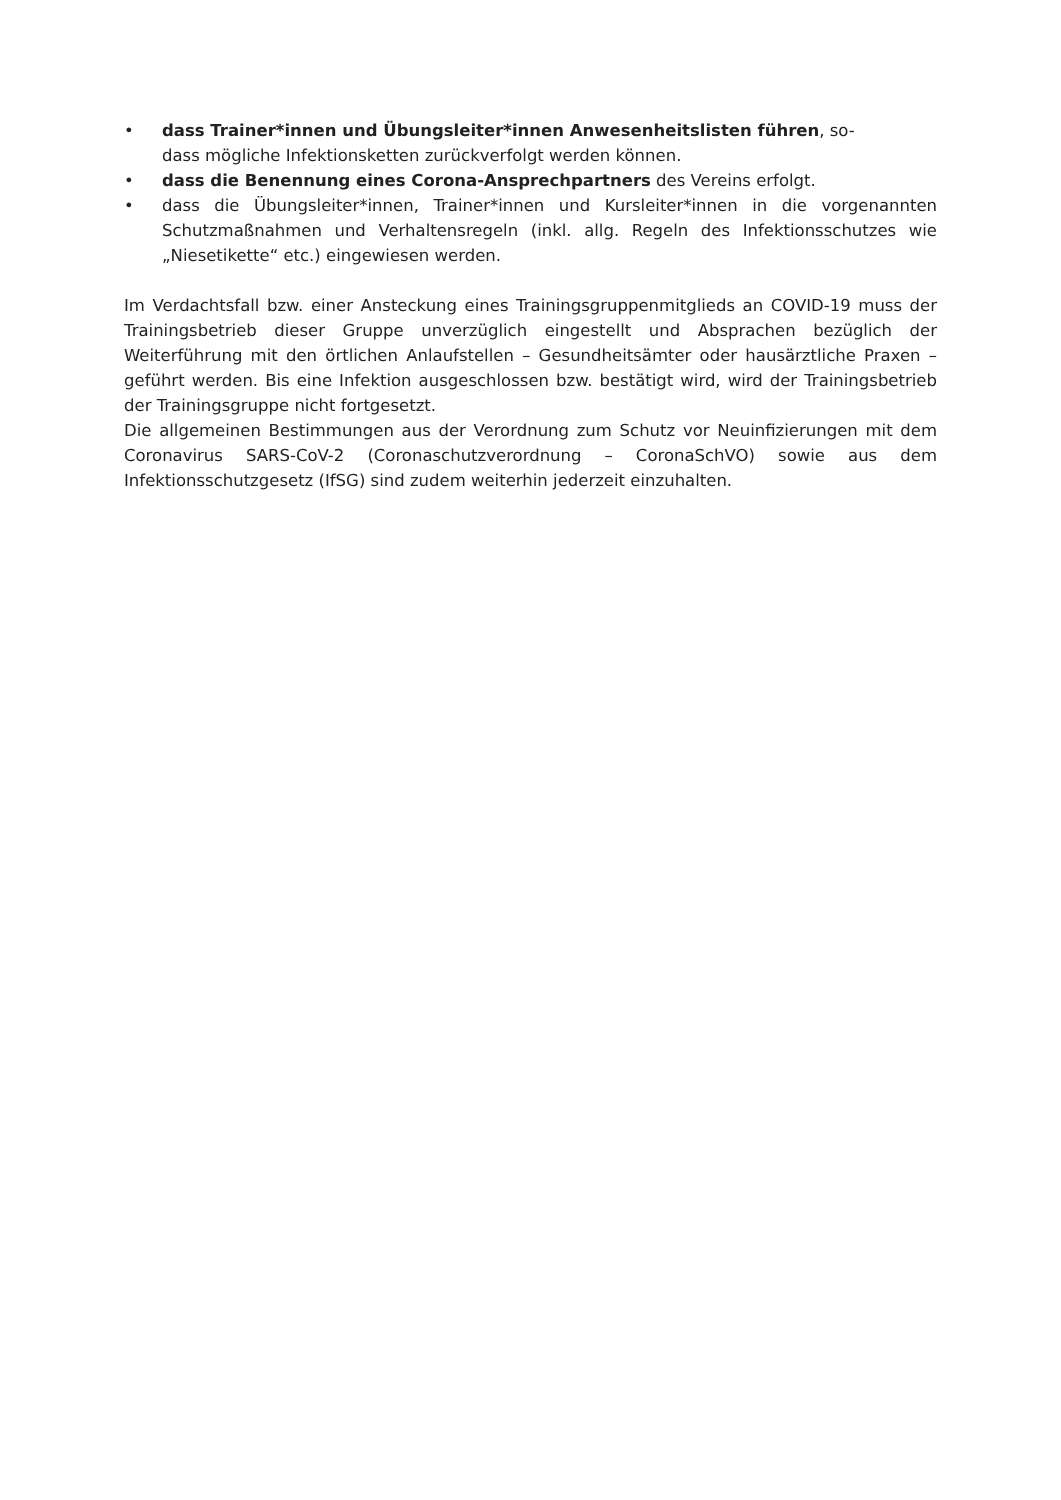• dass Trainer*innen und Übungsleiter*innen Anwesenheitslisten führen, so-
dass mögliche Infektionsketten zurückverfolgt werden können.
• dass die Benennung eines Corona-Ansprechpartners des Vereins erfolgt.
• dass die Übungsleiter*innen, Trainer*innen und Kursleiter*innen in die vorgenannten Schutzmaßnahmen und Verhaltensregeln (inkl. allg. Regeln des Infektionsschutzes wie „Niesetikette“ etc.) eingewiesen werden.
Im Verdachtsfall bzw. einer Ansteckung eines Trainingsgruppenmitglieds an COVID-19 muss der Trainingsbetrieb dieser Gruppe unverzüglich eingestellt und Absprachen bezüglich der Weiterführung mit den örtlichen Anlaufstellen – Gesundheitsämter oder hausärztliche Praxen – geführt werden. Bis eine Infektion ausgeschlossen bzw. bestätigt wird, wird der Trainingsbetrieb der Trainingsgruppe nicht fortgesetzt.
Die allgemeinen Bestimmungen aus der Verordnung zum Schutz vor Neuinfizierungen mit dem Coronavirus SARS-CoV-2 (Coronaschutzverordnung – CoronaSchVO) sowie aus dem Infektionsschutzgesetz (IfSG) sind zudem weiterhin jederzeit einzuhalten.